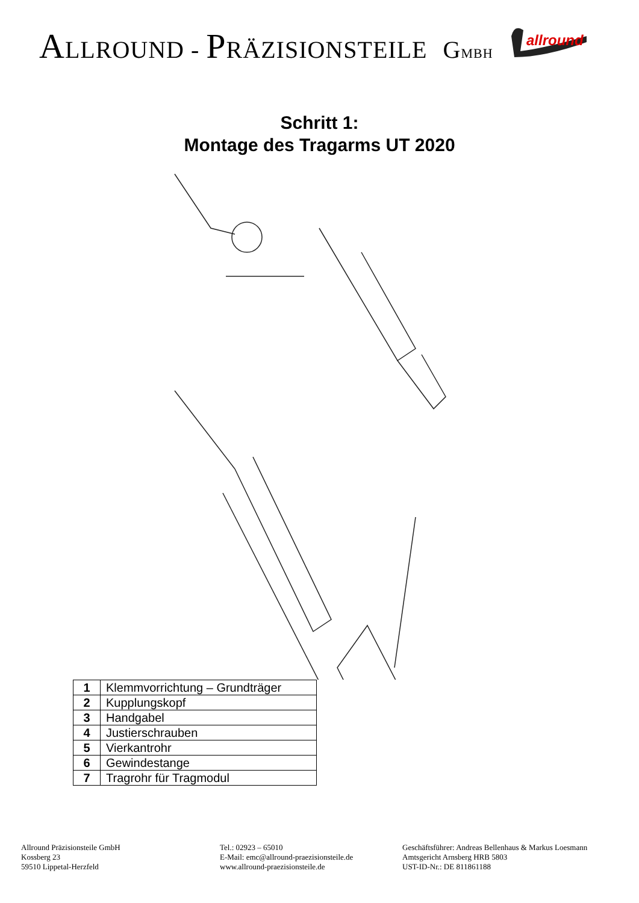ALLROUND - PRÄZISIONSTEILE GMBH
allround
Schritt 1:
Montage des Tragarms UT 2020
| 1 | Klemmvorrichtung – Grundträger |
| 2 | Kupplungskopf |
| 3 | Handgabel |
| 4 | Justierschrauben |
| 5 | Vierkantrohr |
| 6 | Gewindestange |
| 7 | Tragrohr für Tragmodul |
Allround Präzisionsteile GmbH
Kossberg 23
59510 Lippetal-Herzfeld
Tel.: 02923 – 65010
E-Mail: emc@allround-praezisionsteile.de
www.allround-praezisionsteile.de
Geschäftsführer: Andreas Bellenhaus & Markus Loesmann
Amtsgericht Arnsberg HRB 5803
UST-ID-Nr.: DE 811861188